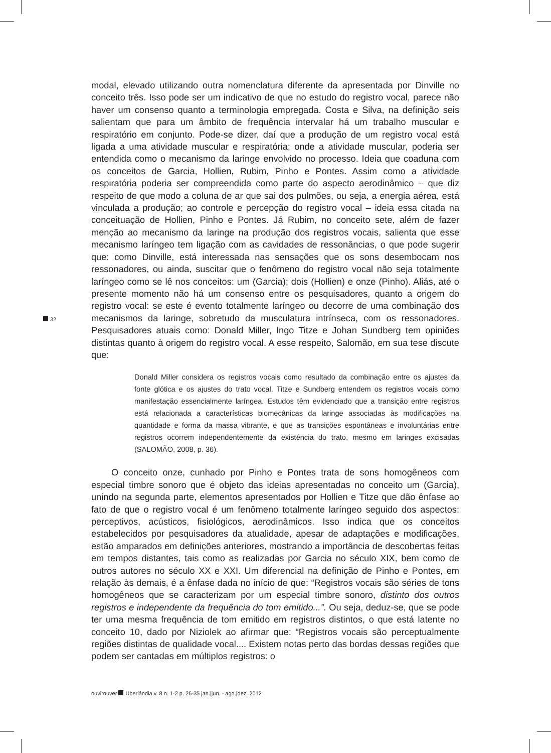32
modal, elevado utilizando outra nomenclatura diferente da apresentada por Dinville no conceito três. Isso pode ser um indicativo de que no estudo do registro vocal, parece não haver um consenso quanto a terminologia empregada. Costa e Silva, na definição seis salientam que para um âmbito de frequência intervalar há um trabalho muscular e respiratório em conjunto. Pode-se dizer, daí que a produção de um registro vocal está ligada a uma atividade muscular e respiratória; onde a atividade muscular, poderia ser entendida como o mecanismo da laringe envolvido no processo. Ideia que coaduna com os conceitos de Garcia, Hollien, Rubim, Pinho e Pontes. Assim como a atividade respiratória poderia ser compreendida como parte do aspecto aerodinâmico – que diz respeito de que modo a coluna de ar que sai dos pulmões, ou seja, a energia aérea, está vinculada a produção; ao controle e percepção do registro vocal – ideia essa citada na conceituação de Hollien, Pinho e Pontes. Já Rubim, no conceito sete, além de fazer menção ao mecanismo da laringe na produção dos registros vocais, salienta que esse mecanismo laríngeo tem ligação com as cavidades de ressonâncias, o que pode sugerir que: como Dinville, está interessada nas sensações que os sons desembocam nos ressonadores, ou ainda, suscitar que o fenômeno do registro vocal não seja totalmente laríngeo como se lê nos conceitos: um (Garcia); dois (Hollien) e onze (Pinho). Aliás, até o presente momento não há um consenso entre os pesquisadores, quanto a origem do registro vocal: se este é evento totalmente laríngeo ou decorre de uma combinação dos mecanismos da laringe, sobretudo da musculatura intrínseca, com os ressonadores. Pesquisadores atuais como: Donald Miller, Ingo Titze e Johan Sundberg tem opiniões distintas quanto à origem do registro vocal. A esse respeito, Salomão, em sua tese discute que:
Donald Miller considera os registros vocais como resultado da combinação entre os ajustes da fonte glótica e os ajustes do trato vocal. Titze e Sundberg entendem os registros vocais como manifestação essencialmente laríngea. Estudos têm evidenciado que a transição entre registros está relacionada a características biomecânicas da laringe associadas às modificações na quantidade e forma da massa vibrante, e que as transições espontâneas e involuntárias entre registros ocorrem independentemente da existência do trato, mesmo em laringes excisadas (SALOMÃO, 2008, p. 36).
O conceito onze, cunhado por Pinho e Pontes trata de sons homogêneos com especial timbre sonoro que é objeto das ideias apresentadas no conceito um (Garcia), unindo na segunda parte, elementos apresentados por Hollien e Titze que dão ênfase ao fato de que o registro vocal é um fenômeno totalmente laríngeo seguido dos aspectos: perceptivos, acústicos, fisiológicos, aerodinâmicos. Isso indica que os conceitos estabelecidos por pesquisadores da atualidade, apesar de adaptações e modificações, estão amparados em definições anteriores, mostrando a importância de descobertas feitas em tempos distantes, tais como as realizadas por Garcia no século XIX, bem como de outros autores no século XX e XXI. Um diferencial na definição de Pinho e Pontes, em relação às demais, é a ênfase dada no início de que: “Registros vocais são séries de tons homogêneos que se caracterizam por um especial timbre sonoro, distinto dos outros registros e independente da frequência do tom emitido...”. Ou seja, deduz-se, que se pode ter uma mesma frequência de tom emitido em registros distintos, o que está latente no conceito 10, dado por Niziolek ao afirmar que: “Registros vocais são perceptualmente regiões distintas de qualidade vocal.... Existem notas perto das bordas dessas regiões que podem ser cantadas em múltiplos registros: o
ouvirouver Uberlândia v. 8 n. 1-2 p. 26-35 jan.|jun. - ago.|dez. 2012